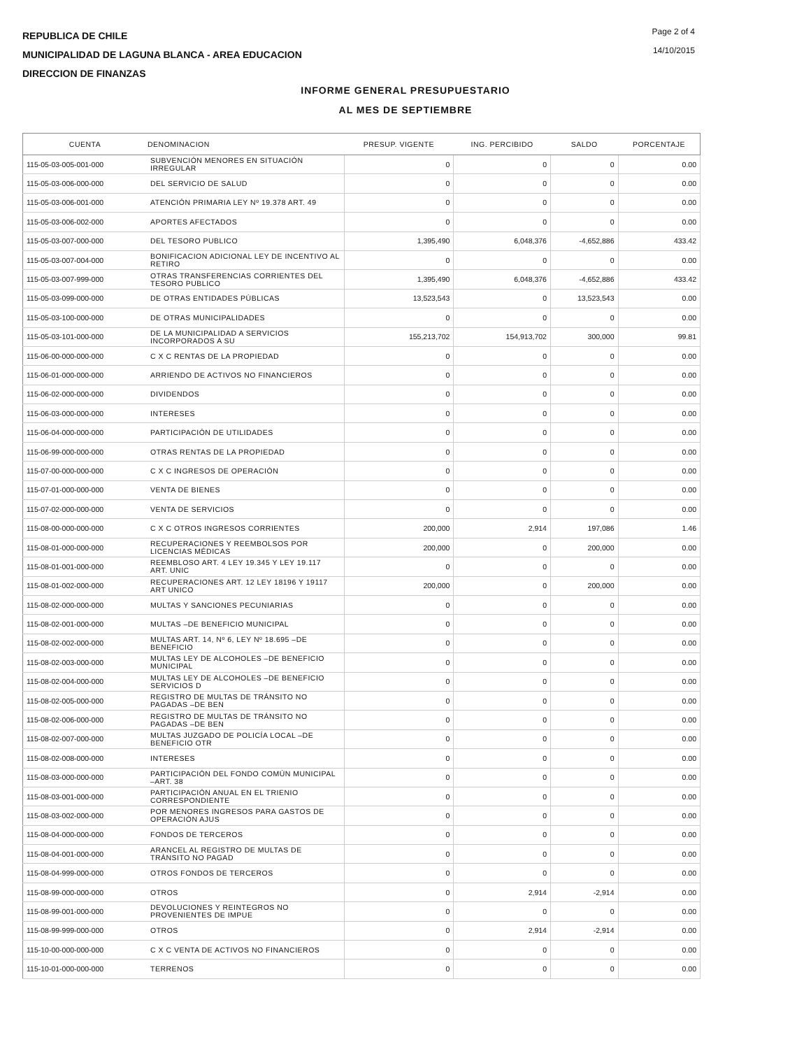Page 2 of 4
14/10/2015
REPUBLICA DE CHILE
MUNICIPALIDAD DE LAGUNA BLANCA - AREA EDUCACION
DIRECCION DE FINANZAS
INFORME GENERAL PRESUPUESTARIO
AL MES DE SEPTIEMBRE
| CUENTA | DENOMINACION | PRESUP. VIGENTE | ING. PERCIBIDO | SALDO | PORCENTAJE |
| --- | --- | --- | --- | --- | --- |
| 115-05-03-005-001-000 | SUBVENCIÓN MENORES EN SITUACIÓN IRREGULAR | 0 | 0 | 0 | 0.00 |
| 115-05-03-006-000-000 | DEL SERVICIO DE SALUD | 0 | 0 | 0 | 0.00 |
| 115-05-03-006-001-000 | ATENCIÓN PRIMARIA LEY Nº 19.378 ART. 49 | 0 | 0 | 0 | 0.00 |
| 115-05-03-006-002-000 | APORTES AFECTADOS | 0 | 0 | 0 | 0.00 |
| 115-05-03-007-000-000 | DEL TESORO PUBLICO | 1,395,490 | 6,048,376 | -4,652,886 | 433.42 |
| 115-05-03-007-004-000 | BONIFICACION ADICIONAL LEY DE INCENTIVO AL RETIRO | 0 | 0 | 0 | 0.00 |
| 115-05-03-007-999-000 | OTRAS TRANSFERENCIAS CORRIENTES DEL TESORO PUBLICO | 1,395,490 | 6,048,376 | -4,652,886 | 433.42 |
| 115-05-03-099-000-000 | DE OTRAS ENTIDADES PÚBLICAS | 13,523,543 | 0 | 13,523,543 | 0.00 |
| 115-05-03-100-000-000 | DE OTRAS MUNICIPALIDADES | 0 | 0 | 0 | 0.00 |
| 115-05-03-101-000-000 | DE LA MUNICIPALIDAD A SERVICIOS INCORPORADOS A SU | 155,213,702 | 154,913,702 | 300,000 | 99.81 |
| 115-06-00-000-000-000 | C X C RENTAS DE LA PROPIEDAD | 0 | 0 | 0 | 0.00 |
| 115-06-01-000-000-000 | ARRIENDO DE ACTIVOS NO FINANCIEROS | 0 | 0 | 0 | 0.00 |
| 115-06-02-000-000-000 | DIVIDENDOS | 0 | 0 | 0 | 0.00 |
| 115-06-03-000-000-000 | INTERESES | 0 | 0 | 0 | 0.00 |
| 115-06-04-000-000-000 | PARTICIPACIÓN DE UTILIDADES | 0 | 0 | 0 | 0.00 |
| 115-06-99-000-000-000 | OTRAS RENTAS DE LA PROPIEDAD | 0 | 0 | 0 | 0.00 |
| 115-07-00-000-000-000 | C X C INGRESOS DE OPERACIÓN | 0 | 0 | 0 | 0.00 |
| 115-07-01-000-000-000 | VENTA DE BIENES | 0 | 0 | 0 | 0.00 |
| 115-07-02-000-000-000 | VENTA DE SERVICIOS | 0 | 0 | 0 | 0.00 |
| 115-08-00-000-000-000 | C X C OTROS INGRESOS CORRIENTES | 200,000 | 2,914 | 197,086 | 1.46 |
| 115-08-01-000-000-000 | RECUPERACIONES Y REEMBOLSOS POR LICENCIAS MÉDICAS | 200,000 | 0 | 200,000 | 0.00 |
| 115-08-01-001-000-000 | REEMBLOSO ART. 4 LEY 19.345 Y LEY 19.117 ART. UNIC | 0 | 0 | 0 | 0.00 |
| 115-08-01-002-000-000 | RECUPERACIONES ART. 12 LEY 18196 Y 19117 ART UNICO | 200,000 | 0 | 200,000 | 0.00 |
| 115-08-02-000-000-000 | MULTAS Y SANCIONES PECUNIARIAS | 0 | 0 | 0 | 0.00 |
| 115-08-02-001-000-000 | MULTAS –DE BENEFICIO MUNICIPAL | 0 | 0 | 0 | 0.00 |
| 115-08-02-002-000-000 | MULTAS ART. 14, Nº 6, LEY Nº 18.695 –DE BENEFICIO | 0 | 0 | 0 | 0.00 |
| 115-08-02-003-000-000 | MULTAS LEY DE ALCOHOLES –DE BENEFICIO MUNICIPAL | 0 | 0 | 0 | 0.00 |
| 115-08-02-004-000-000 | MULTAS LEY DE ALCOHOLES –DE BENEFICIO SERVICIOS D | 0 | 0 | 0 | 0.00 |
| 115-08-02-005-000-000 | REGISTRO DE MULTAS DE TRÁNSITO NO PAGADAS –DE BEN | 0 | 0 | 0 | 0.00 |
| 115-08-02-006-000-000 | REGISTRO DE MULTAS DE TRÁNSITO NO PAGADAS –DE BEN | 0 | 0 | 0 | 0.00 |
| 115-08-02-007-000-000 | MULTAS JUZGADO DE POLICÍA LOCAL –DE BENEFICIO OTR | 0 | 0 | 0 | 0.00 |
| 115-08-02-008-000-000 | INTERESES | 0 | 0 | 0 | 0.00 |
| 115-08-03-000-000-000 | PARTICIPACIÓN DEL FONDO COMÚN MUNICIPAL –ART. 38 | 0 | 0 | 0 | 0.00 |
| 115-08-03-001-000-000 | PARTICIPACIÓN ANUAL EN EL TRIENIO CORRESPONDIENTE | 0 | 0 | 0 | 0.00 |
| 115-08-03-002-000-000 | POR MENORES INGRESOS PARA GASTOS DE OPERACIÓN AJUS | 0 | 0 | 0 | 0.00 |
| 115-08-04-000-000-000 | FONDOS DE TERCEROS | 0 | 0 | 0 | 0.00 |
| 115-08-04-001-000-000 | ARANCEL AL REGISTRO DE MULTAS DE TRÁNSITO NO PAGAD | 0 | 0 | 0 | 0.00 |
| 115-08-04-999-000-000 | OTROS FONDOS DE TERCEROS | 0 | 0 | 0 | 0.00 |
| 115-08-99-000-000-000 | OTROS | 0 | 2,914 | -2,914 | 0.00 |
| 115-08-99-001-000-000 | DEVOLUCIONES Y REINTEGROS NO PROVENIENTES DE IMPUE | 0 | 0 | 0 | 0.00 |
| 115-08-99-999-000-000 | OTROS | 0 | 2,914 | -2,914 | 0.00 |
| 115-10-00-000-000-000 | C X C VENTA DE ACTIVOS NO FINANCIEROS | 0 | 0 | 0 | 0.00 |
| 115-10-01-000-000-000 | TERRENOS | 0 | 0 | 0 | 0.00 |